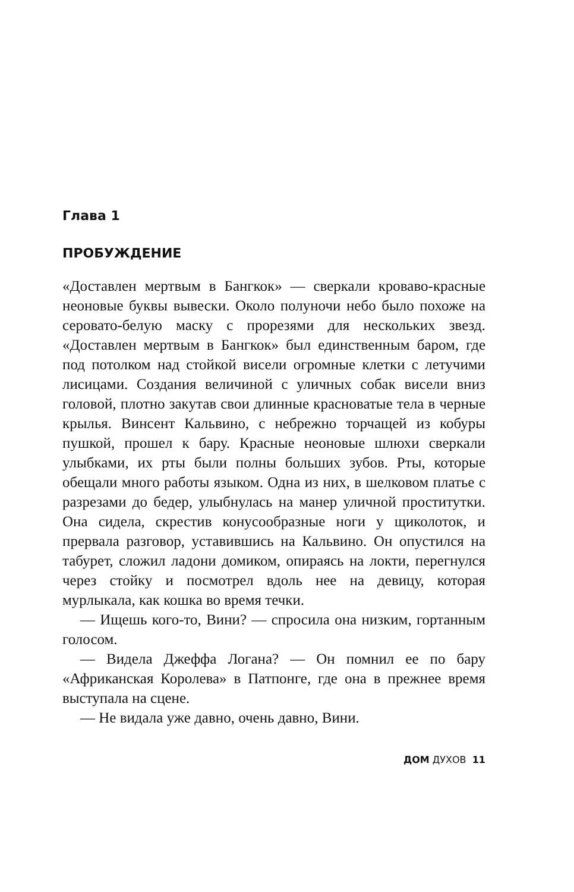Глава 1
ПРОБУЖДЕНИЕ
«Доставлен мертвым в Бангкок» — сверкали кроваво-красные неоновые буквы вывески. Около полуночи небо было похоже на серовато-белую маску с прорезями для нескольких звезд. «Доставлен мертвым в Бангкок» был единственным баром, где под потолком над стойкой висели огромные клетки с летучими лисицами. Создания величиной с уличных собак висели вниз головой, плотно закутав свои длинные красноватые тела в черные крылья. Винсент Кальвино, с небрежно торчащей из кобуры пушкой, прошел к бару. Красные неоновые шлюхи сверкали улыбками, их рты были полны больших зубов. Рты, которые обещали много работы языком. Одна из них, в шелковом платье с разрезами до бедер, улыбнулась на манер уличной проститутки. Она сидела, скрестив конусообразные ноги у щиколоток, и прервала разговор, уставившись на Кальвино. Он опустился на табурет, сложил ладони домиком, опираясь на локти, перегнулся через стойку и посмотрел вдоль нее на девицу, которая мурлыкала, как кошка во время течки.
— Ищешь кого-то, Вини? — спросила она низким, гортанным голосом.
— Видела Джеффа Логана? — Он помнил ее по бару «Африканская Королева» в Патпонге, где она в прежнее время выступала на сцене.
— Не видала уже давно, очень давно, Вини.
ДОМ ДУХОВ 11